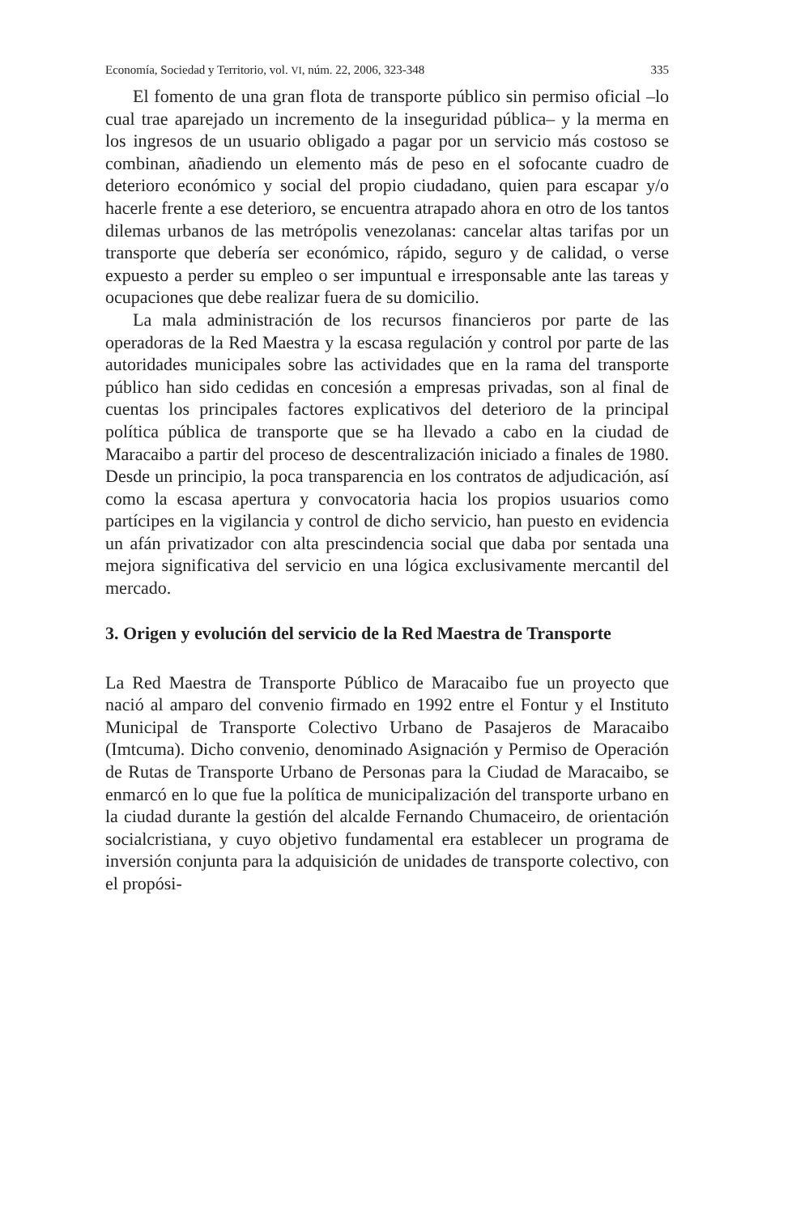Economía, Sociedad y Territorio, vol. VI, núm. 22, 2006, 323-348 335
El fomento de una gran flota de transporte público sin permiso oficial –lo cual trae aparejado un incremento de la inseguridad pública– y la merma en los ingresos de un usuario obligado a pagar por un servicio más costoso se combinan, añadiendo un elemento más de peso en el sofocante cuadro de deterioro económico y social del propio ciudadano, quien para escapar y/o hacerle frente a ese deterioro, se encuentra atrapado ahora en otro de los tantos dilemas urbanos de las metrópolis venezolanas: cancelar altas tarifas por un transporte que debería ser económico, rápido, seguro y de calidad, o verse expuesto a perder su empleo o ser impuntual e irresponsable ante las tareas y ocupaciones que debe realizar fuera de su domicilio.
La mala administración de los recursos financieros por parte de las operadoras de la Red Maestra y la escasa regulación y control por parte de las autoridades municipales sobre las actividades que en la rama del transporte público han sido cedidas en concesión a empresas privadas, son al final de cuentas los principales factores explicativos del deterioro de la principal política pública de transporte que se ha llevado a cabo en la ciudad de Maracaibo a partir del proceso de descentralización iniciado a finales de 1980. Desde un principio, la poca transparencia en los contratos de adjudicación, así como la escasa apertura y convocatoria hacia los propios usuarios como partícipes en la vigilancia y control de dicho servicio, han puesto en evidencia un afán privatizador con alta prescindencia social que daba por sentada una mejora significativa del servicio en una lógica exclusivamente mercantil del mercado.
3. Origen y evolución del servicio de la Red Maestra de Transporte
La Red Maestra de Transporte Público de Maracaibo fue un proyecto que nació al amparo del convenio firmado en 1992 entre el Fontur y el Instituto Municipal de Transporte Colectivo Urbano de Pasajeros de Maracaibo (Imtcuma). Dicho convenio, denominado Asignación y Permiso de Operación de Rutas de Transporte Urbano de Personas para la Ciudad de Maracaibo, se enmarcó en lo que fue la política de municipalización del transporte urbano en la ciudad durante la gestión del alcalde Fernando Chumaceiro, de orientación socialcristiana, y cuyo objetivo fundamental era establecer un programa de inversión conjunta para la adquisición de unidades de transporte colectivo, con el propósi-